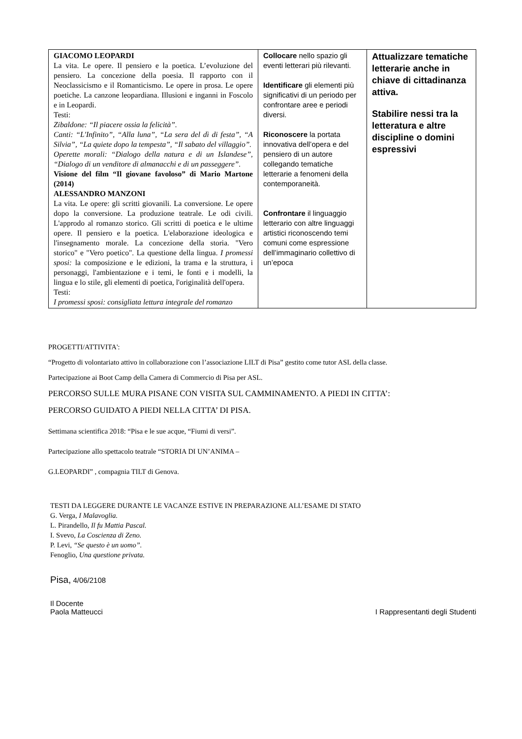| GIACOMO LEOPARDI La vita. Le opere. Il pensiero e la poetica. L’evoluzione del pensiero. La concezione della poesia. Il rapporto con il Neoclassicismo e il Romanticismo. Le opere in prosa. Le opere poetiche. La canzone leopardiana. Illusioni e inganni in Foscolo e in Leopardi. Testi: Zibaldone: “Il piacere ossia la felicità”. Canti: “L'Infinito”, “Alla luna”, “La sera del dì di festa”, “A Silvia”, “La quiete dopo la tempesta”, “Il sabato del villaggio”. Operette morali: “Dialogo della natura e di un Islandese”, “Dialogo di un venditore di almanacchi e di un passeggere”. Visione del film “Il giovane favoloso” di Mario Martone (2014) ALESSANDRO MANZONI La vita. Le opere: gli scritti giovanili. La conversione. Le opere dopo la conversione. La produzione teatrale. Le odi civili. L'approdo al romanzo storico. Gli scritti di poetica e le ultime opere. Il pensiero e la poetica. L'elaborazione ideologica e l'insegnamento morale. La concezione della storia. "Vero storico" e "Vero poetico". La questione della lingua. I promessi sposi: la composizione e le edizioni, la trama e la struttura, i personaggi, l'ambientazione e i temi, le fonti e i modelli, la lingua e lo stile, gli elementi di poetica, l'originalità dell'opera. Testi: I promessi sposi: consigliata lettura integrale del romanzo | Collocare nello spazio gli eventi letterari più rilevanti. Identificare gli elementi più significativi di un periodo per confrontare aree e periodi diversi. Riconoscere la portata innovativa dell’opera e del pensiero di un autore collegando tematiche letterarie a fenomeni della contemporaneità. Confrontare il linguaggio letterario con altre linguaggi artistici riconoscendo temi comuni come espressione dell’immaginario collettivo di un’epoca | Attualizzare tematiche letterarie anche in chiave di cittadinanza attiva. Stabilire nessi tra la letteratura e altre discipline o domini espressivi |
PROGETTI/ATTIVITA':
“Progetto di volontariato attivo in collaborazione con l’associazione LILT di Pisa” gestito come tutor ASL della classe.
Partecipazione ai Boot Camp della Camera di Commercio di Pisa per ASL.
PERCORSO SULLE MURA PISANE CON VISITA SUL CAMMINAMENTO. A PIEDI IN CITTA’:
PERCORSO GUIDATO A PIEDI NELLA CITTA’ DI PISA.
Settimana scientifica 2018: “Pisa e le sue acque, “Fiumi di versi”.
Partecipazione allo spettacolo teatrale “STORIA DI UN’ANIMA –
G.LEOPARDI” , compagnia TILT di Genova.
TESTI DA LEGGERE DURANTE LE VACANZE ESTIVE IN PREPARAZIONE ALL’ESAME DI STATO
G. Verga, I Malavoglia.
L. Pirandello, Il fu Mattia Pascal.
I. Svevo, La Coscienza di Zeno.
P. Levi, “Se questo è un uomo”.
Fenoglio, Una questione privata.
Pisa, 4/06/2108
Il Docente
Paola Matteucci I Rappresentanti degli Studenti